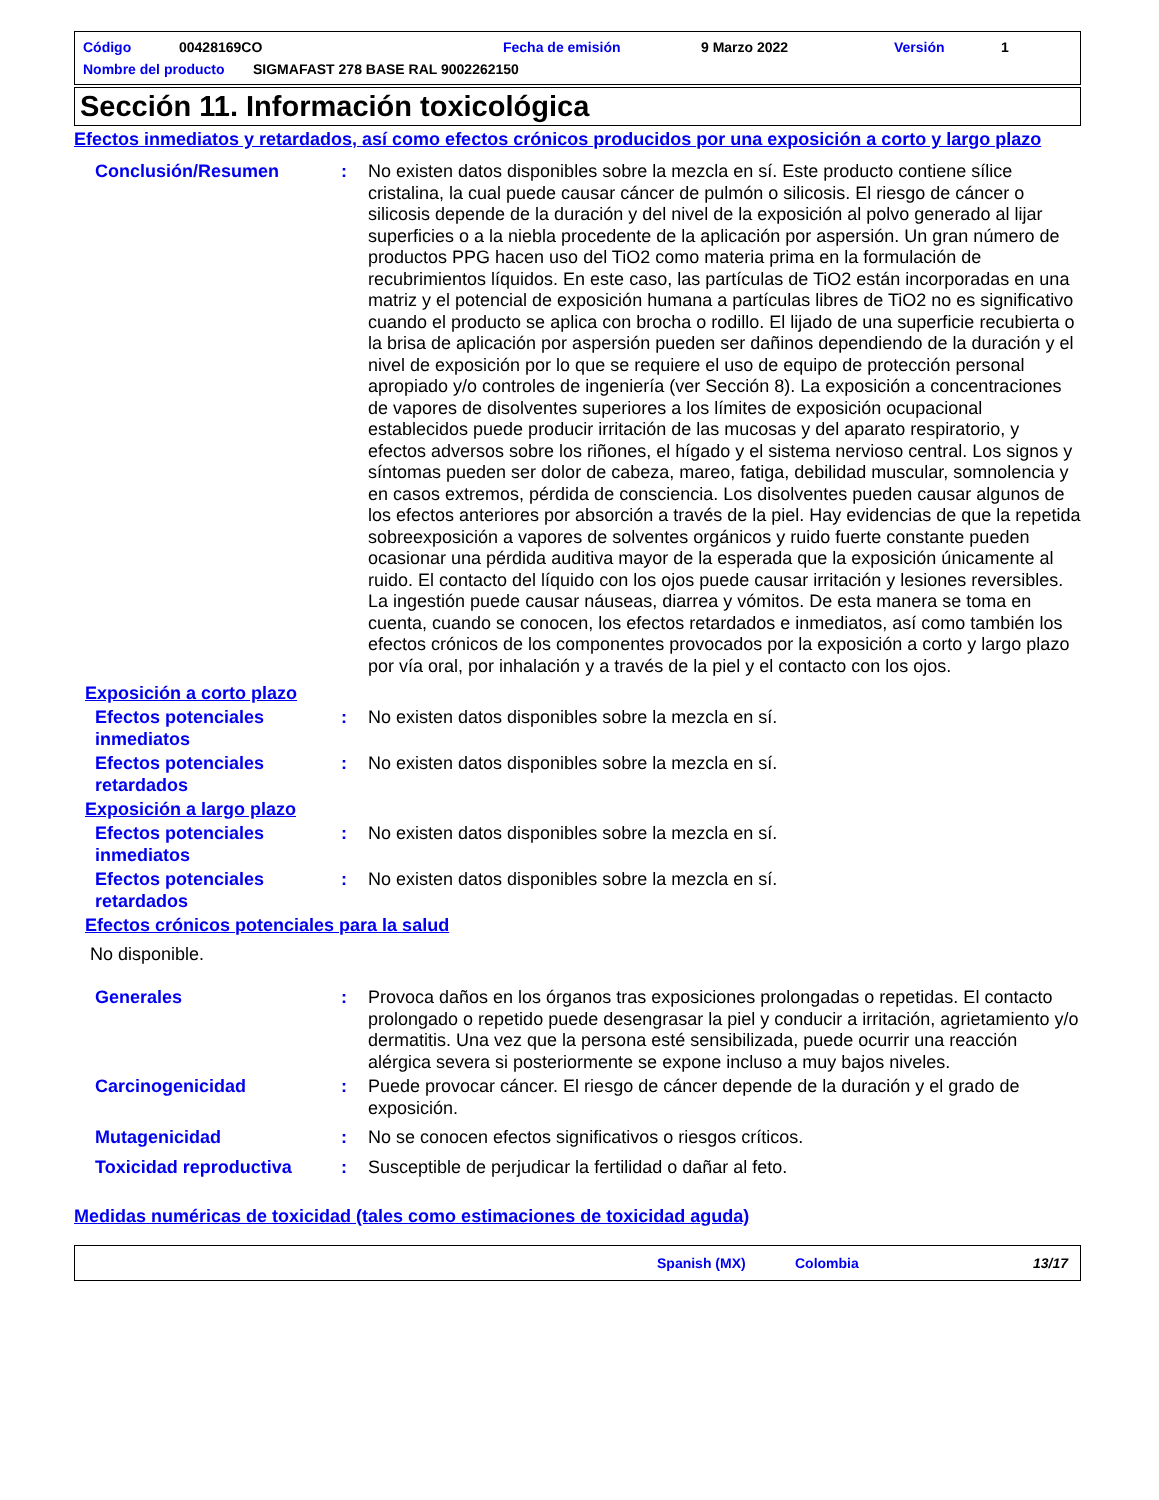Código 00428169CO Fecha de emisión 9 Marzo 2022 Versión 1
Nombre del producto SIGMAFAST 278 BASE RAL 9002262150
Sección 11. Información toxicológica
Efectos inmediatos y retardados, así como efectos crónicos producidos por una exposición a corto y largo plazo
Conclusión/Resumen : No existen datos disponibles sobre la mezcla en sí. Este producto contiene sílice cristalina, la cual puede causar cáncer de pulmón o silicosis. El riesgo de cáncer o silicosis depende de la duración y del nivel de la exposición al polvo generado al lijar superficies o a la niebla procedente de la aplicación por aspersión. Un gran número de productos PPG hacen uso del TiO2 como materia prima en la formulación de recubrimientos líquidos. En este caso, las partículas de TiO2 están incorporadas en una matriz y el potencial de exposición humana a partículas libres de TiO2 no es significativo cuando el producto se aplica con brocha o rodillo. El lijado de una superficie recubierta o la brisa de aplicación por aspersión pueden ser dañinos dependiendo de la duración y el nivel de exposición por lo que se requiere el uso de equipo de protección personal apropiado y/o controles de ingeniería (ver Sección 8). La exposición a concentraciones de vapores de disolventes superiores a los límites de exposición ocupacional establecidos puede producir irritación de las mucosas y del aparato respiratorio, y efectos adversos sobre los riñones, el hígado y el sistema nervioso central. Los signos y síntomas pueden ser dolor de cabeza, mareo, fatiga, debilidad muscular, somnolencia y en casos extremos, pérdida de consciencia. Los disolventes pueden causar algunos de los efectos anteriores por absorción a través de la piel. Hay evidencias de que la repetida sobreexposición a vapores de solventes orgánicos y ruido fuerte constante pueden ocasionar una pérdida auditiva mayor de la esperada que la exposición únicamente al ruido. El contacto del líquido con los ojos puede causar irritación y lesiones reversibles. La ingestión puede causar náuseas, diarrea y vómitos. De esta manera se toma en cuenta, cuando se conocen, los efectos retardados e inmediatos, así como también los efectos crónicos de los componentes provocados por la exposición a corto y largo plazo por vía oral, por inhalación y a través de la piel y el contacto con los ojos.
Exposición a corto plazo
Efectos potenciales inmediatos
: No existen datos disponibles sobre la mezcla en sí.
Efectos potenciales retardados
: No existen datos disponibles sobre la mezcla en sí.
Exposición a largo plazo
Efectos potenciales inmediatos
: No existen datos disponibles sobre la mezcla en sí.
Efectos potenciales retardados
: No existen datos disponibles sobre la mezcla en sí.
Efectos crónicos potenciales para la salud
No disponible.
Generales : Provoca daños en los órganos tras exposiciones prolongadas o repetidas. El contacto prolongado o repetido puede desengrasar la piel y conducir a irritación, agrietamiento y/o dermatitis. Una vez que la persona esté sensibilizada, puede ocurrir una reacción alérgica severa si posteriormente se expone incluso a muy bajos niveles.
Carcinogenicidad : Puede provocar cáncer. El riesgo de cáncer depende de la duración y el grado de exposición.
Mutagenicidad : No se conocen efectos significativos o riesgos críticos.
Toxicidad reproductiva : Susceptible de perjudicar la fertilidad o dañar al feto.
Medidas numéricas de toxicidad (tales como estimaciones de toxicidad aguda)
Spanish (MX) Colombia 13/17